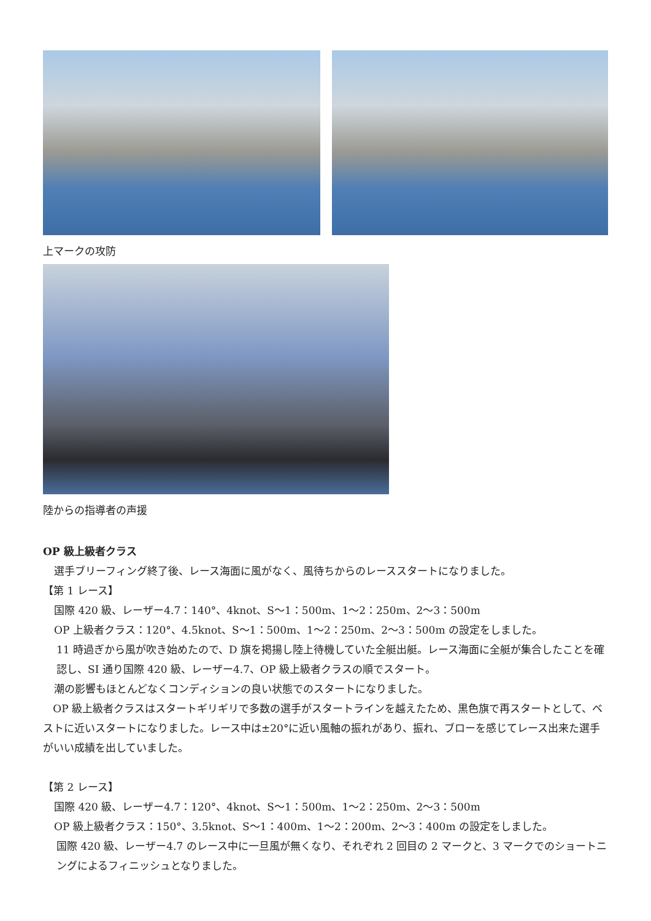上マークの攻防
陸からの指導者の声援
OP 級上級者クラス
選手ブリーフィング終了後、レース海面に風がなく、風待ちからのレーススタートになりました。
【第 1 レース】
国際 420 級、レーザー4.7：140°、4knot、S〜1：500m、1〜2：250m、2〜3：500m
OP 上級者クラス：120°、4.5knot、S〜1：500m、1〜2：250m、2〜3：500m の設定をしました。
11 時過ぎから風が吹き始めたので、D 旗を掲揚し陸上待機していた全艇出艇。レース海面に全艇が集合したことを確認し、SI 通り国際 420 級、レーザー4.7、OP 級上級者クラスの順でスタート。
潮の影響もほとんどなくコンディションの良い状態でのスタートになりました。
OP 級上級者クラスはスタートギリギリで多数の選手がスタートラインを越えたため、黒色旗で再スタートとして、ベストに近いスタートになりました。レース中は±20°に近い風軸の振れがあり、振れ、ブローを感じてレース出来た選手がいい成績を出していました。
【第 2 レース】
国際 420 級、レーザー4.7：120°、4knot、S〜1：500m、1〜2：250m、2〜3：500m
OP 級上級者クラス：150°、3.5knot、S〜1：400m、1〜2：200m、2〜3：400m の設定をしました。
国際 420 級、レーザー4.7 のレース中に一旦風が無くなり、それぞれ 2 回目の 2 マークと、3 マークでのショートニングによるフィニッシュとなりました。